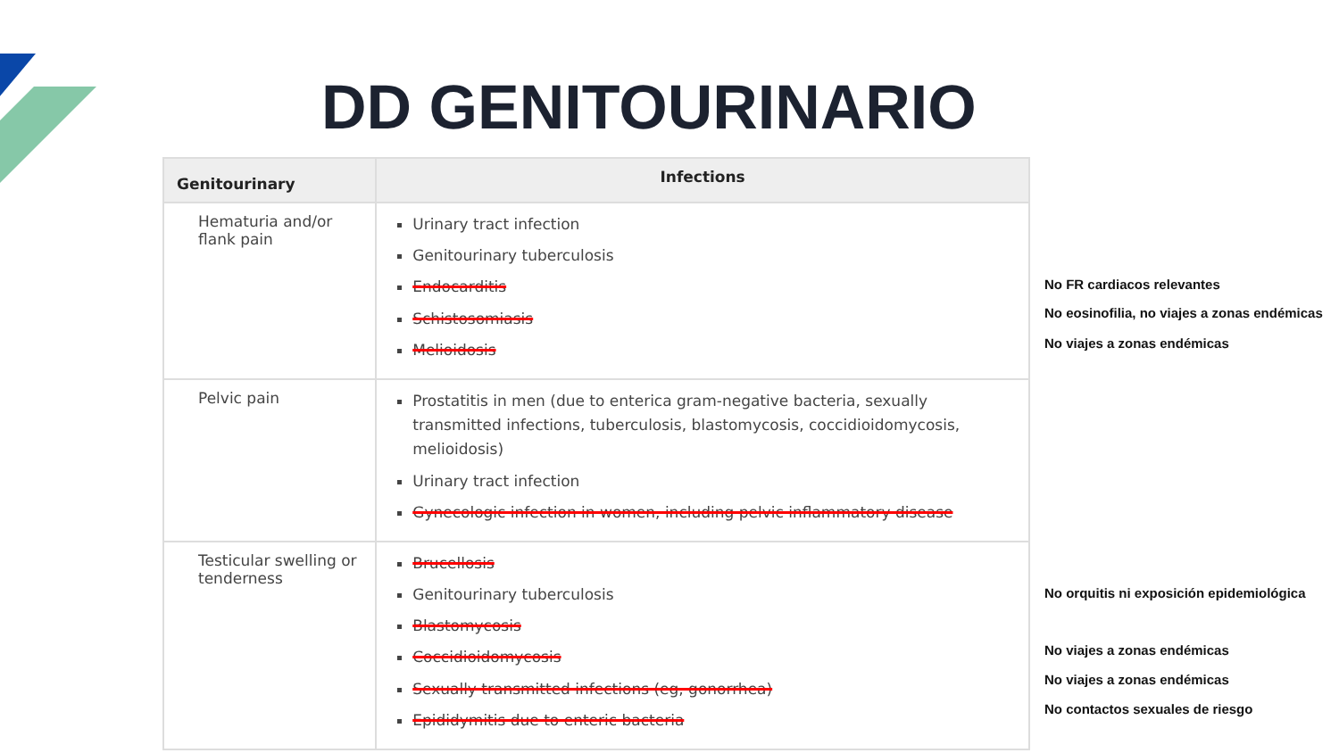DD GENITOURINARIO
| Genitourinary | Infections |
| --- | --- |
| Hematuria and/or flank pain | Urinary tract infection Genitourinary tuberculosis Endocarditis Schistosomiasis Melioidosis |
| Pelvic pain | Prostatitis in men (due to enterica gram-negative bacteria, sexually transmitted infections, tuberculosis, blastomycosis, coccidioidomycosis, melioidosis) Urinary tract infection Gynecologic infection in women, including pelvic inflammatory disease |
| Testicular swelling or tenderness | Brucellosis Genitourinary tuberculosis Blastomycosis Coccidioidomycosis Sexually transmitted infections (eg, gonorrhea) Epididymitis due to enteric bacteria |
No FR cardiacos relevantes
No eosinofilia, no viajes a zonas endémicas
No viajes a zonas endémicas
No orquitis ni exposición epidemiológica
No viajes a zonas endémicas
No viajes a zonas endémicas
No contactos sexuales de riesgo